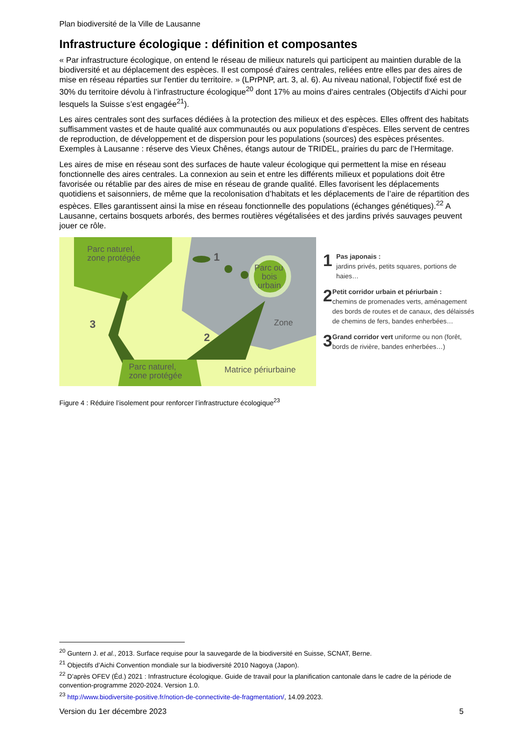Plan biodiversité de la Ville de Lausanne
Infrastructure écologique : définition et composantes
« Par infrastructure écologique, on entend le réseau de milieux naturels qui participent au maintien durable de la biodiversité et au déplacement des espèces. Il est composé d'aires centrales, reliées entre elles par des aires de mise en réseau réparties sur l'entier du territoire. » (LPrPNP, art. 3, al. 6). Au niveau national, l’objectif fixé est de 30% du territoire dévolu à l’infrastructure écologique<sup>20</sup> dont 17% au moins d'aires centrales (Objectifs d’Aichi pour lesquels la Suisse s’est engagée<sup>21</sup>).
Les aires centrales sont des surfaces dédiées à la protection des milieux et des espèces. Elles offrent des habitats suffisamment vastes et de haute qualité aux communautés ou aux populations d’espèces. Elles servent de centres de reproduction, de développement et de dispersion pour les populations (sources) des espèces présentes. Exemples à Lausanne : réserve des Vieux Chênes, étangs autour de TRIDEL, prairies du parc de l’Hermitage.
Les aires de mise en réseau sont des surfaces de haute valeur écologique qui permettent la mise en réseau fonctionnelle des aires centrales. La connexion au sein et entre les différents milieux et populations doit être favorisée ou rétablie par des aires de mise en réseau de grande qualité. Elles favorisent les déplacements quotidiens et saisonniers, de même que la recolonisation d’habitats et les déplacements de l’aire de répartition des espèces. Elles garantissent ainsi la mise en réseau fonctionnelle des populations (échanges génétiques).<sup>22</sup> A Lausanne, certains bosquets arborés, des bermes routières végétalisées et des jardins privés sauvages peuvent jouer ce rôle.
Parc naturel,
zone protégée
Parc ou
bois
urbain
Zone
Parc naturel,
zone protégée
Matrice périurbaine
1
2
3
1
Pas japonais :
jardins privés, petits squares, portions de haies…
2
Petit corridor urbain et périurbain :
chemins de promenades verts, aménagement des bords de routes et de canaux, des délaissés de chemins de fers, bandes enherbées…
3
Grand corridor vert uniforme ou non (forêt, bords de rivière, bandes enherbées…)
Figure 4 : Réduire l’isolement pour renforcer l’infrastructure écologique<sup>23</sup>
<sup>20</sup> Guntern J. et al., 2013. Surface requise pour la sauvegarde de la biodiversité en Suisse, SCNAT, Berne.
<sup>21</sup> Objectifs d’Aichi Convention mondiale sur la biodiversité 2010 Nagoya (Japon).
<sup>22</sup> D’après OFEV (Éd.) 2021 : Infrastructure écologique. Guide de travail pour la planification cantonale dans le cadre de la période de convention-programme 2020-2024. Version 1.0.
<sup>23</sup> http://www.biodiversite-positive.fr/notion-de-connectivite-de-fragmentation/, 14.09.2023.
Version du 1er décembre 2023 5